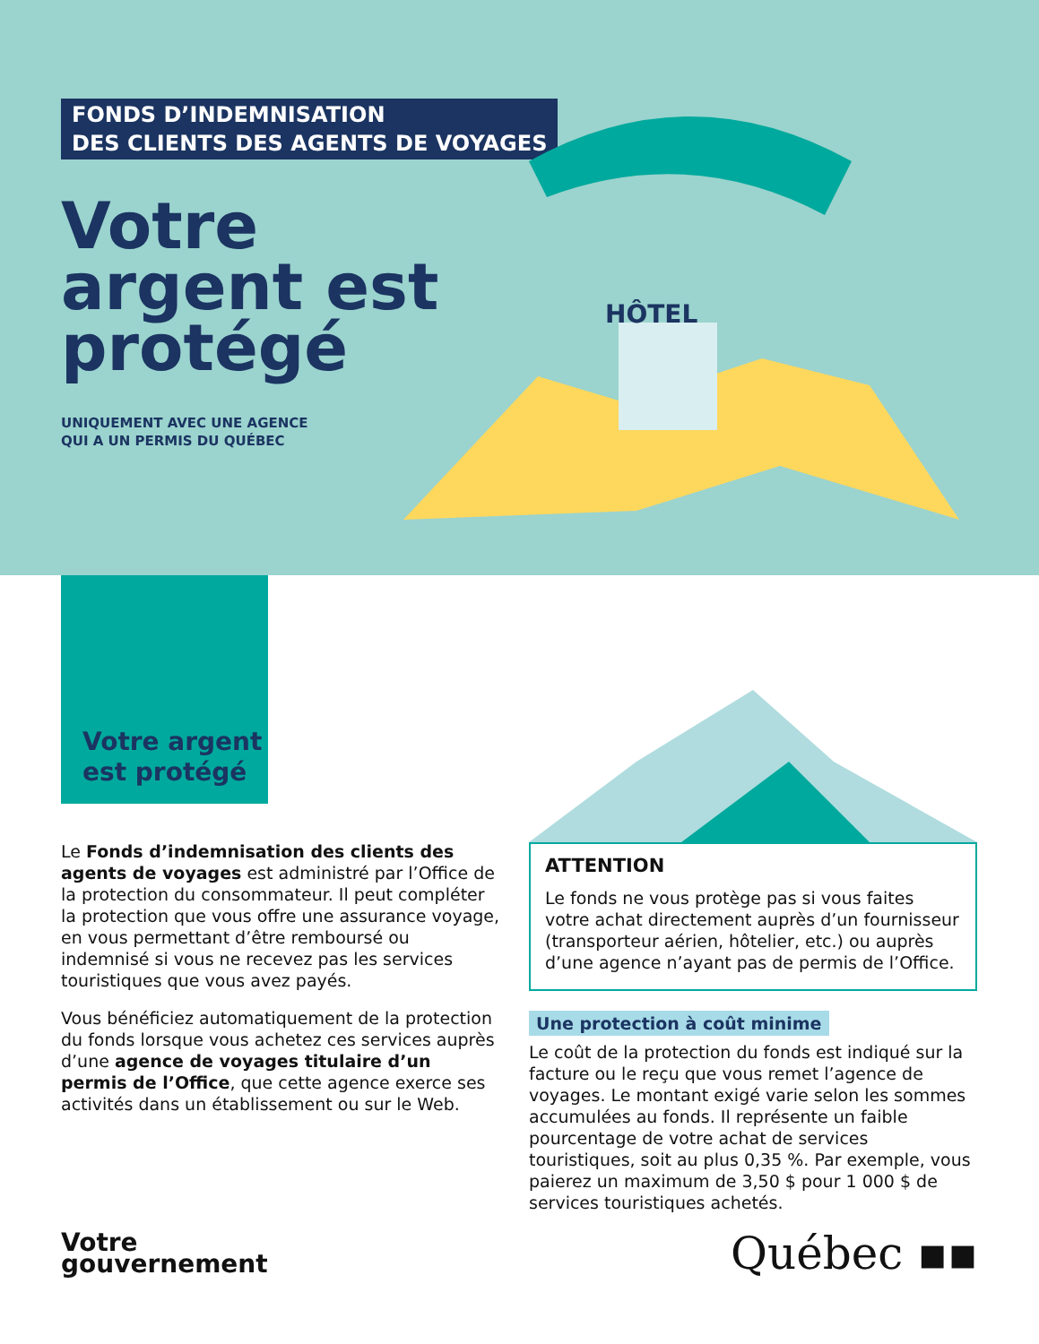FONDS D’INDEMNISATION
DES CLIENTS DES AGENTS DE VOYAGES
Votre
argent est
protégé
UNIQUEMENT AVEC UNE AGENCE
QUI A UN PERMIS DU QUÉBEC
HÔTEL
Votre argent
est protégé
Le Fonds d’indemnisation des clients des agents de voyages est administré par l’Office de la protection du consommateur. Il peut compléter la protection que vous offre une assurance voyage, en vous permettant d’être remboursé ou indemnisé si vous ne recevez pas les services touristiques que vous avez payés.
Vous bénéficiez automatiquement de la protection du fonds lorsque vous achetez ces services auprès d’une agence de voyages titulaire d’un permis de l’Office, que cette agence exerce ses activités dans un établissement ou sur le Web.
ATTENTION
Le fonds ne vous protège pas si vous faites votre achat directement auprès d’un fournisseur (transporteur aérien, hôtelier, etc.) ou auprès d’une agence n’ayant pas de permis de l’Office.
Une protection à coût minime
Le coût de la protection du fonds est indiqué sur la facture ou le reçu que vous remet l’agence de voyages. Le montant exigé varie selon les sommes accumulées au fonds. Il représente un faible pourcentage de votre achat de services touristiques, soit au plus 0,35 %. Par exemple, vous paierez un maximum de 3,50 $ pour 1 000 $ de services touristiques achetés.
Votre
gouvernement
Québec ▪▪